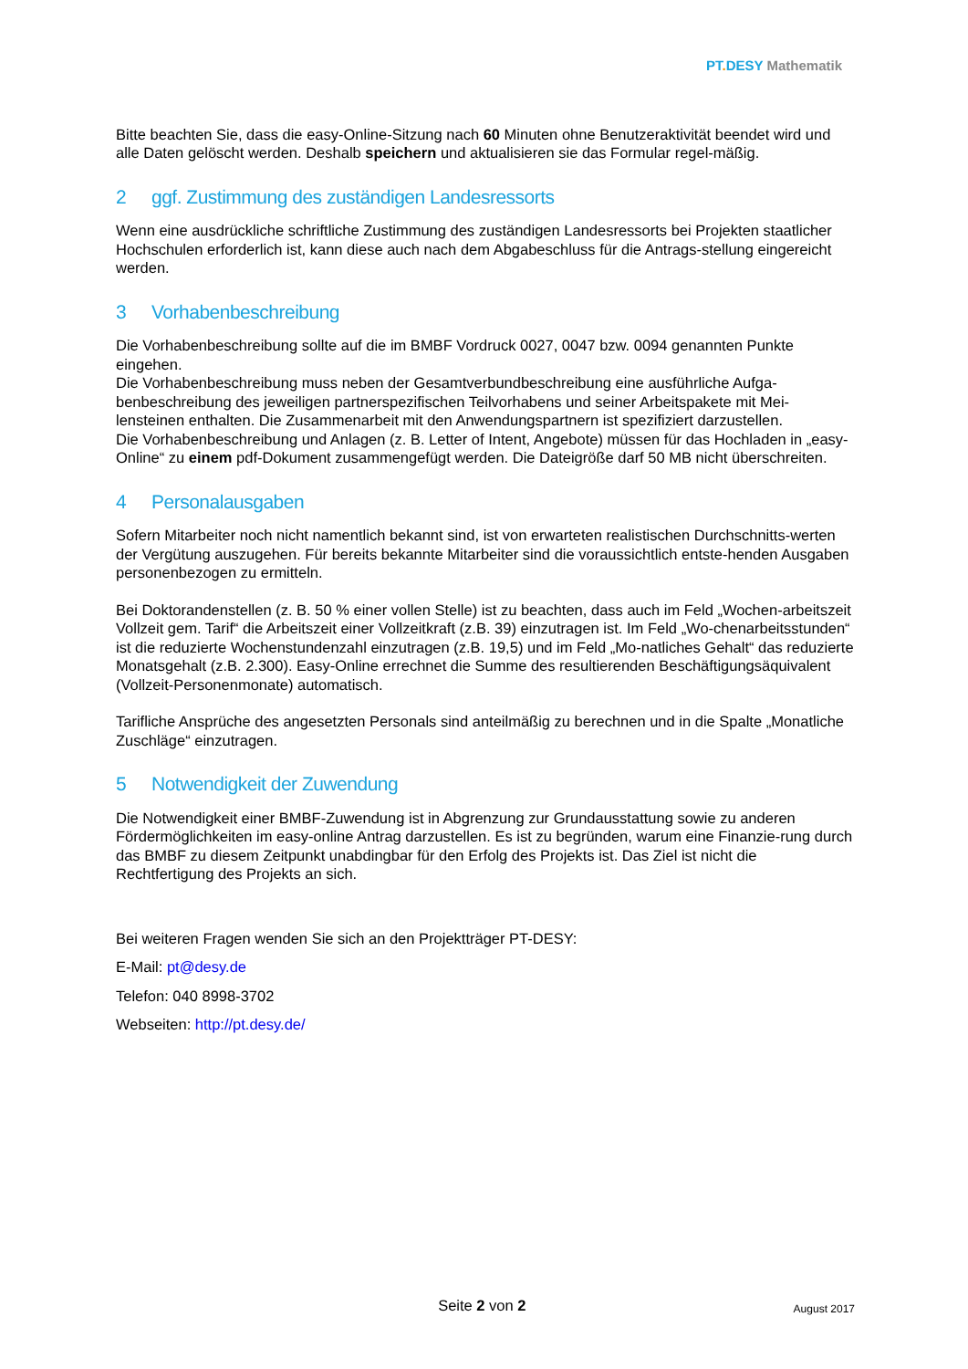PT. DESY Mathematik
Bitte beachten Sie, dass die easy-Online-Sitzung nach 60 Minuten ohne Benutzeraktivität beendet wird und alle Daten gelöscht werden. Deshalb speichern und aktualisieren sie das Formular regel-mäßig.
2 ggf. Zustimmung des zuständigen Landesressorts
Wenn eine ausdrückliche schriftliche Zustimmung des zuständigen Landesressorts bei Projekten staatlicher Hochschulen erforderlich ist, kann diese auch nach dem Abgabeschluss für die Antrags-stellung eingereicht werden.
3 Vorhabenbeschreibung
Die Vorhabenbeschreibung sollte auf die im BMBF Vordruck 0027, 0047 bzw. 0094 genannten Punkte eingehen.
Die Vorhabenbeschreibung muss neben der Gesamtverbundbeschreibung eine ausführliche Aufga-benbeschreibung des jeweiligen partnerspezifischen Teilvorhabens und seiner Arbeitspakete mit Mei-lensteinen enthalten. Die Zusammenarbeit mit den Anwendungspartnern ist spezifiziert darzustellen.
Die Vorhabenbeschreibung und Anlagen (z. B. Letter of Intent, Angebote) müssen für das Hochladen in „easy-Online“ zu einem pdf-Dokument zusammengefügt werden. Die Dateigröße darf 50 MB nicht überschreiten.
4 Personalausgaben
Sofern Mitarbeiter noch nicht namentlich bekannt sind, ist von erwarteten realistischen Durchschnitts-werten der Vergütung auszugehen. Für bereits bekannte Mitarbeiter sind die voraussichtlich entste-henden Ausgaben personenbezogen zu ermitteln.
Bei Doktorandenstellen (z. B. 50 % einer vollen Stelle) ist zu beachten, dass auch im Feld „Wochen-arbeitszeit Vollzeit gem. Tarif“ die Arbeitszeit einer Vollzeitkraft (z.B. 39) einzutragen ist. Im Feld „Wo-chenarbeitsstunden“ ist die reduzierte Wochenstundenzahl einzutragen (z.B. 19,5) und im Feld „Mo-natliches Gehalt“ das reduzierte Monatsgehalt (z.B. 2.300). Easy-Online errechnet die Summe des resultierenden Beschäftigungsäquivalent (Vollzeit-Personenmonate) automatisch.
Tarifliche Ansprüche des angesetzten Personals sind anteilmäßig zu berechnen und in die Spalte „Monatliche Zuschläge“ einzutragen.
5 Notwendigkeit der Zuwendung
Die Notwendigkeit einer BMBF-Zuwendung ist in Abgrenzung zur Grundausstattung sowie zu anderen Fördermöglichkeiten im easy-online Antrag darzustellen. Es ist zu begründen, warum eine Finanzie-rung durch das BMBF zu diesem Zeitpunkt unabdingbar für den Erfolg des Projekts ist. Das Ziel ist nicht die Rechtfertigung des Projekts an sich.
Bei weiteren Fragen wenden Sie sich an den Projektträger PT-DESY:
E-Mail: pt@desy.de
Telefon: 040 8998-3702
Webseiten: http://pt.desy.de/
Seite 2 von 2
August 2017